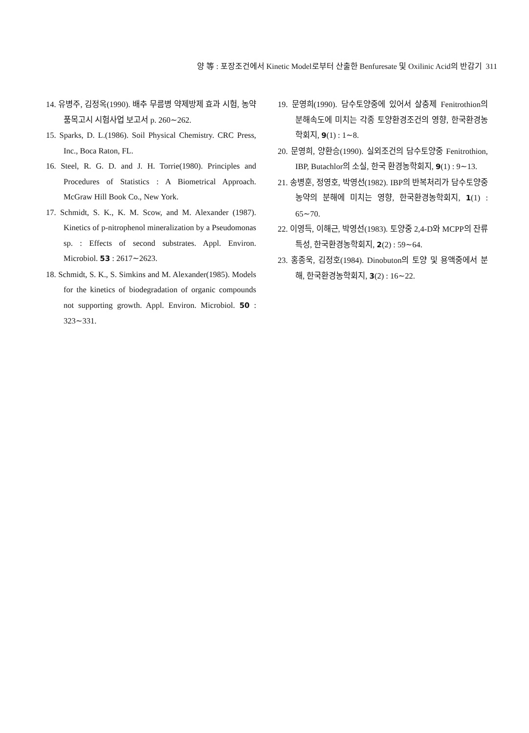양 等 : 포장조건에서 Kinetic Model로부터 산출한 Benfuresate 및 Oxilinic Acid의 반감기 311
14. 유병주, 김정옥(1990). 배추 무름병 약제방제 효과 시험, 농약품목고시 시험사업 보고서 p. 260∼262.
15. Sparks, D. L.(1986). Soil Physical Chemistry. CRC Press, Inc., Boca Raton, FL.
16. Steel, R. G. D. and J. H. Torrie(1980). Principles and Procedures of Statistics : A Biometrical Approach. McGraw Hill Book Co., New York.
17. Schmidt, S. K., K. M. Scow, and M. Alexander (1987). Kinetics of p-nitrophenol mineralization by a Pseudomonas sp. : Effects of second substrates. Appl. Environ. Microbiol. 53 : 2617∼2623.
18. Schmidt, S. K., S. Simkins and M. Alexander(1985). Models for the kinetics of biodegradation of organic compounds not supporting growth. Appl. Environ. Microbiol. 50 : 323∼331.
19. 문영희(1990). 담수토양중에 있어서 살충제 Fenitrothion의 분해속도에 미치는 각종 토양환경조건의 영향, 한국환경농학회지, 9(1) : 1∼8.
20. 문영희, 양환승(1990). 실외조건의 담수토양중 Fenitrothion, IBP, Butachlor의 소실, 한국 환경농학회지, 9(1) : 9∼13.
21. 송병훈, 정영호, 박영선(1982). IBP의 반복처리가 담수토양중 농약의 분해에 미치는 영향, 한국환경농학회지, 1(1) : 65∼70.
22. 이영득, 이해근, 박영선(1983). 토양중 2,4-D와 MCPP의 잔류특성, 한국환경농학회지, 2(2) : 59∼64.
23. 홍종욱, 김정호(1984). Dinobuton의 토양 및 용액중에서 분해, 한국환경농학회지, 3(2) : 16∼22.